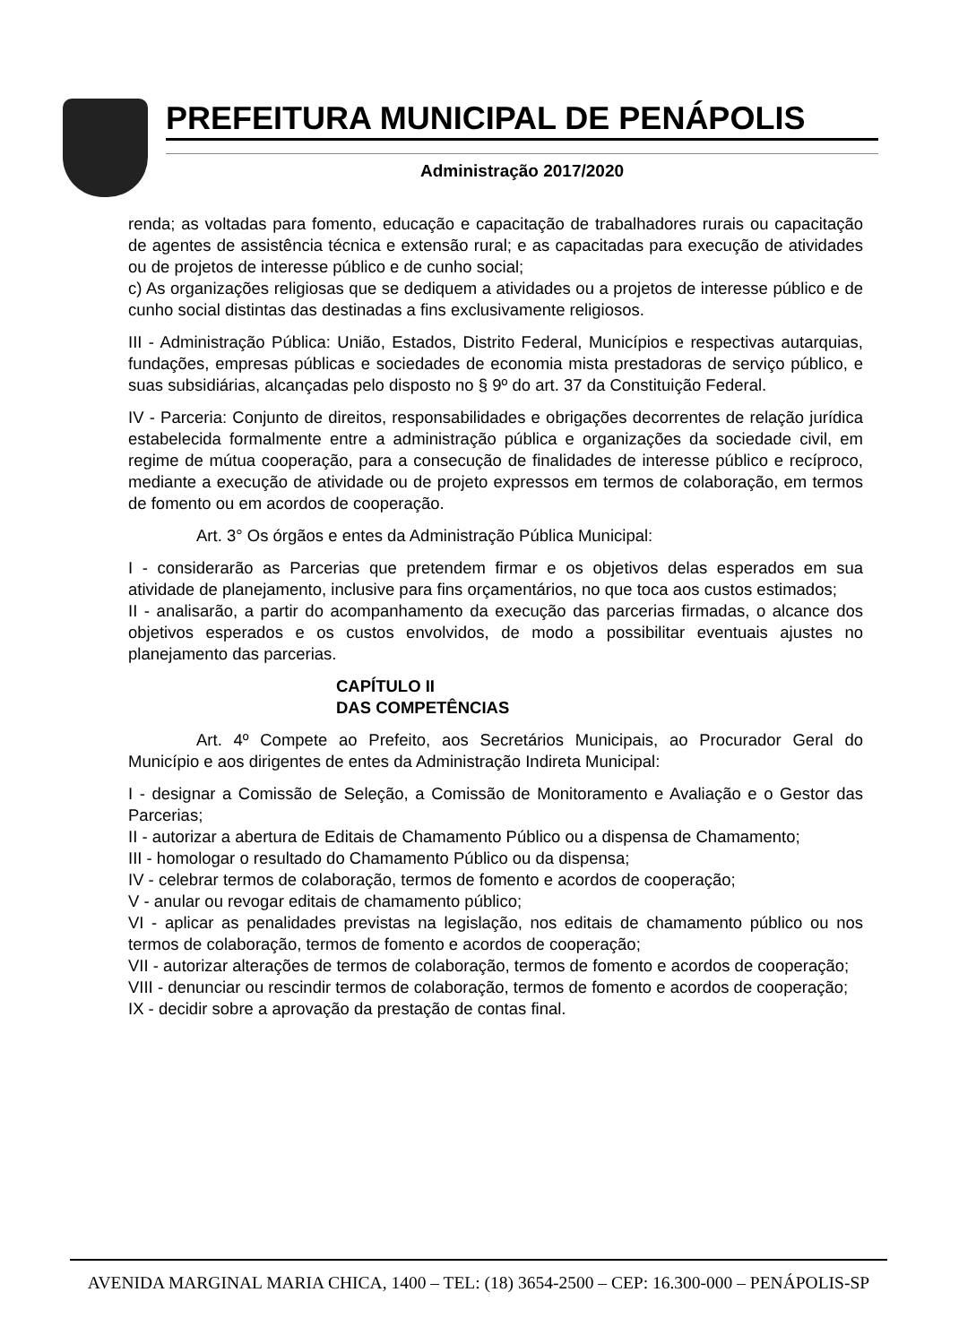PREFEITURA MUNICIPAL DE PENÁPOLIS
Administração 2017/2020
renda; as voltadas para fomento, educação e capacitação de trabalhadores rurais ou capacitação de agentes de assistência técnica e extensão rural; e as capacitadas para execução de atividades ou de projetos de interesse público e de cunho social;
c) As organizações religiosas que se dediquem a atividades ou a projetos de interesse público e de cunho social distintas das destinadas a fins exclusivamente religiosos.
III - Administração Pública: União, Estados, Distrito Federal, Municípios e respectivas autarquias, fundações, empresas públicas e sociedades de economia mista prestadoras de serviço público, e suas subsidiárias, alcançadas pelo disposto no § 9º do art. 37 da Constituição Federal.
IV - Parceria: Conjunto de direitos, responsabilidades e obrigações decorrentes de relação jurídica estabelecida formalmente entre a administração pública e organizações da sociedade civil, em regime de mútua cooperação, para a consecução de finalidades de interesse público e recíproco, mediante a execução de atividade ou de projeto expressos em termos de colaboração, em termos de fomento ou em acordos de cooperação.
Art. 3° Os órgãos e entes da Administração Pública Municipal:
I - considerarão as Parcerias que pretendem firmar e os objetivos delas esperados em sua atividade de planejamento, inclusive para fins orçamentários, no que toca aos custos estimados;
II - analisarão, a partir do acompanhamento da execução das parcerias firmadas, o alcance dos objetivos esperados e os custos envolvidos, de modo a possibilitar eventuais ajustes no planejamento das parcerias.
CAPÍTULO II
DAS COMPETÊNCIAS
Art. 4º Compete ao Prefeito, aos Secretários Municipais, ao Procurador Geral do Município e aos dirigentes de entes da Administração Indireta Municipal:
I - designar a Comissão de Seleção, a Comissão de Monitoramento e Avaliação e o Gestor das Parcerias;
II - autorizar a abertura de Editais de Chamamento Público ou a dispensa de Chamamento;
III - homologar o resultado do Chamamento Público ou da dispensa;
IV - celebrar termos de colaboração, termos de fomento e acordos de cooperação;
V - anular ou revogar editais de chamamento público;
VI - aplicar as penalidades previstas na legislação, nos editais de chamamento público ou nos termos de colaboração, termos de fomento e acordos de cooperação;
VII - autorizar alterações de termos de colaboração, termos de fomento e acordos de cooperação;
VIII - denunciar ou rescindir termos de colaboração, termos de fomento e acordos de cooperação;
IX - decidir sobre a aprovação da prestação de contas final.
AVENIDA MARGINAL MARIA CHICA, 1400 – TEL: (18) 3654-2500 – CEP: 16.300-000 – PENÁPOLIS-SP